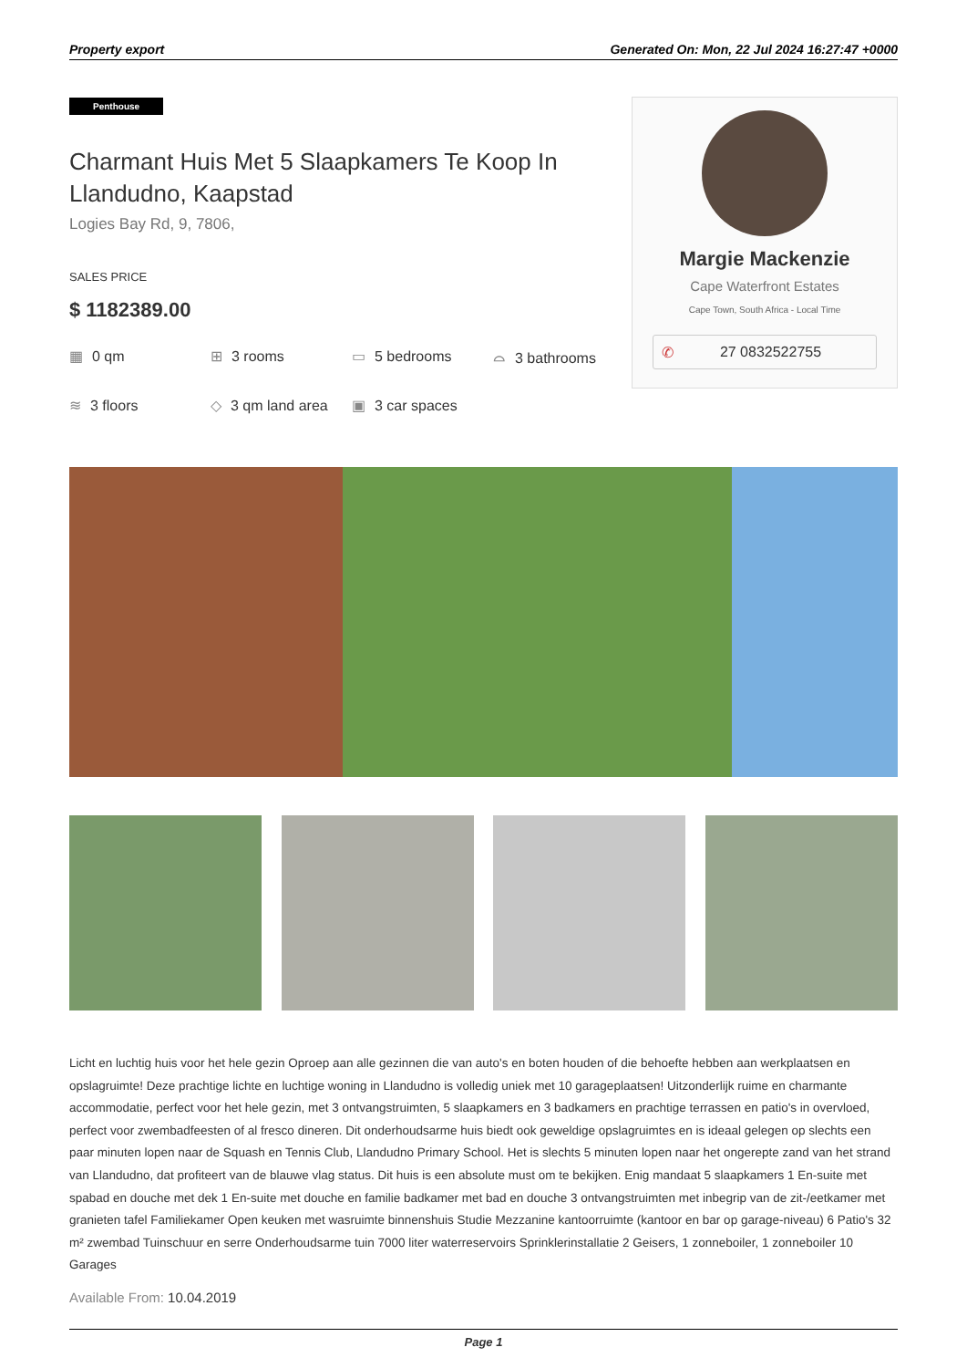Property export Generated On: Mon, 22 Jul 2024 16:27:47 +0000
Penthouse
Charmant Huis Met 5 Slaapkamers Te Koop In Llandudno, Kaapstad
Logies Bay Rd, 9, 7806,
SALES PRICE
$ 1182389.00
▦ 0 qm
⊞ 3 rooms
▭ 5 bedrooms
⌓ 3 bathrooms
≋ 3 floors
◇ 3 qm land area
▣ 3 car spaces
Margie Mackenzie
Cape Waterfront Estates
Cape Town, South Africa - Local Time
✆ 27 0832522755
Licht en luchtig huis voor het hele gezin Oproep aan alle gezinnen die van auto's en boten houden of die behoefte hebben aan werkplaatsen en opslagruimte! Deze prachtige lichte en luchtige woning in Llandudno is volledig uniek met 10 garageplaatsen! Uitzonderlijk ruime en charmante accommodatie, perfect voor het hele gezin, met 3 ontvangstruimten, 5 slaapkamers en 3 badkamers en prachtige terrassen en patio's in overvloed, perfect voor zwembadfeesten of al fresco dineren. Dit onderhoudsarme huis biedt ook geweldige opslagruimtes en is ideaal gelegen op slechts een paar minuten lopen naar de Squash en Tennis Club, Llandudno Primary School. Het is slechts 5 minuten lopen naar het ongerepte zand van het strand van Llandudno, dat profiteert van de blauwe vlag status. Dit huis is een absolute must om te bekijken. Enig mandaat 5 slaapkamers 1 En-suite met spabad en douche met dek 1 En-suite met douche en familie badkamer met bad en douche 3 ontvangstruimten met inbegrip van de zit-/eetkamer met granieten tafel Familiekamer Open keuken met wasruimte binnenshuis Studie Mezzanine kantoorruimte (kantoor en bar op garage-niveau) 6 Patio's 32 m² zwembad Tuinschuur en serre Onderhoudsarme tuin 7000 liter waterreservoirs Sprinklerinstallatie 2 Geisers, 1 zonneboiler, 1 zonneboiler 10 Garages
Available From: 10.04.2019
Page 1